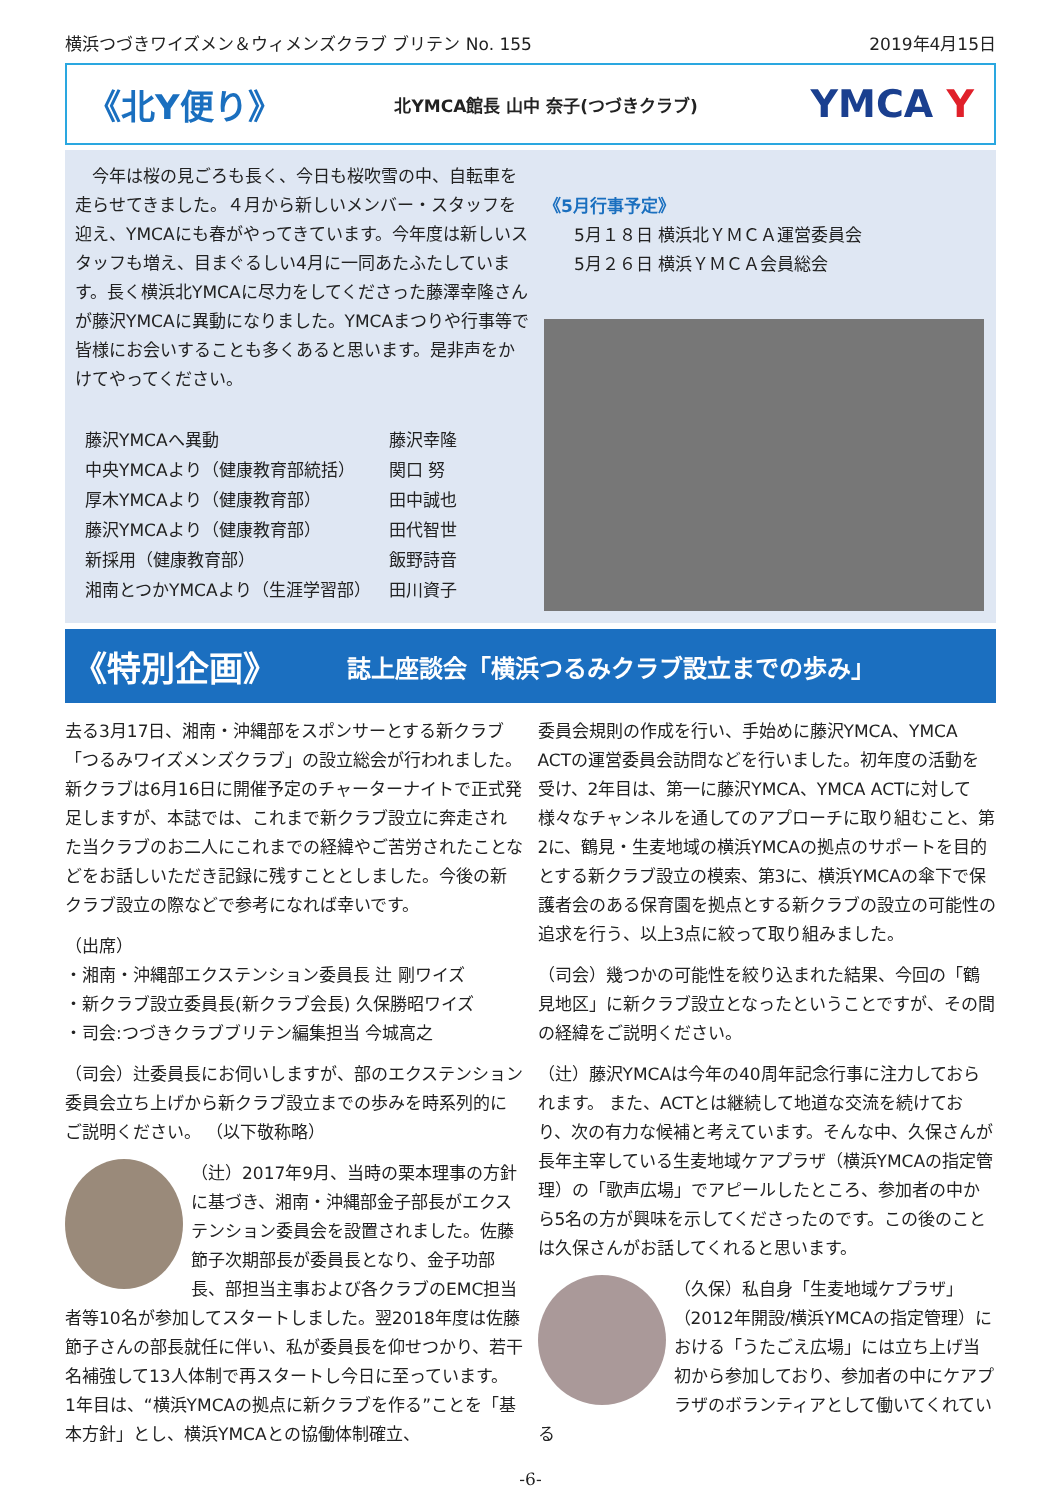横浜つづきワイズメン＆ウィメンズクラブ ブリテン No. 155 2019年4月15日
《北Y便り》
北YMCA館長 山中 奈子(つづきクラブ) YMCA Y
　今年は桜の見ごろも長く、今日も桜吹雪の中、自転車を走らせてきました。４月から新しいメンバー・スタッフを迎え、YMCAにも春がやってきています。今年度は新しいスタッフも増え、目まぐるしい4月に一同あたふたしています。長く横浜北YMCAに尽力をしてくださった藤澤幸隆さんが藤沢YMCAに異動になりました。YMCAまつりや行事等で皆様にお会いすることも多くあると思います。是非声をかけてやってください。
| 藤沢YMCAへ異動 | 藤沢幸隆 |
| 中央YMCAより（健康教育部統括） | 関口 努 |
| 厚木YMCAより（健康教育部） | 田中誠也 |
| 藤沢YMCAより（健康教育部） | 田代智世 |
| 新採用（健康教育部） | 飯野詩音 |
| 湘南とつかYMCAより（生涯学習部） | 田川資子 |
《5月行事予定》
5月１８日 横浜北ＹＭＣＡ運営委員会
5月２６日 横浜ＹＭＣＡ会員総会
《特別企画》 誌上座談会「横浜つるみクラブ設立までの歩み」
去る3月17日、湘南・沖縄部をスポンサーとする新クラブ「つるみワイズメンズクラブ」の設立総会が行われました。新クラブは6月16日に開催予定のチャーターナイトで正式発足しますが、本誌では、これまで新クラブ設立に奔走された当クラブのお二人にこれまでの経緯やご苦労されたことなどをお話しいただき記録に残すこととしました。今後の新クラブ設立の際などで参考になれば幸いです。
（出席）
・湘南・沖縄部エクステンション委員長 辻 剛ワイズ
・新クラブ設立委員長(新クラブ会長) 久保勝昭ワイズ
・司会:つづきクラブブリテン編集担当 今城高之
（司会）辻委員長にお伺いしますが、部のエクステンション委員会立ち上げから新クラブ設立までの歩みを時系列的にご説明ください。 （以下敬称略）
（辻）2017年9月、当時の栗本理事の方針に基づき、湘南・沖縄部金子部長がエクステンション委員会を設置されました。佐藤節子次期部長が委員長となり、金子功部長、部担当主事および各クラブのEMC担当者等10名が参加してスタートしました。翌2018年度は佐藤節子さんの部長就任に伴い、私が委員長を仰せつかり、若干名補強して13人体制で再スタートし今日に至っています。 1年目は、“横浜YMCAの拠点に新クラブを作る”ことを「基本方針」とし、横浜YMCAとの協働体制確立、
委員会規則の作成を行い、手始めに藤沢YMCA、YMCA ACTの運営委員会訪問などを行いました。初年度の活動を受け、2年目は、第一に藤沢YMCA、YMCA ACTに対して様々なチャンネルを通してのアプローチに取り組むこと、第2に、鶴見・生麦地域の横浜YMCAの拠点のサポートを目的とする新クラブ設立の模索、第3に、横浜YMCAの傘下で保護者会のある保育園を拠点とする新クラブの設立の可能性の追求を行う、以上3点に絞って取り組みました。
（司会）幾つかの可能性を絞り込まれた結果、今回の「鶴見地区」に新クラブ設立となったということですが、その間の経緯をご説明ください。
（辻）藤沢YMCAは今年の40周年記念行事に注力しておられます。 また、ACTとは継続して地道な交流を続けており、次の有力な候補と考えています。そんな中、久保さんが長年主宰している生麦地域ケアプラザ（横浜YMCAの指定管理）の「歌声広場」でアピールしたところ、参加者の中から5名の方が興味を示してくださったのです。この後のことは久保さんがお話してくれると思います。
（久保）私自身「生麦地域ケプラザ」（2012年開設/横浜YMCAの指定管理）における「うたごえ広場」には立ち上げ当初から参加しており、参加者の中にケアプラザのボランティアとして働いてくれている
-6-